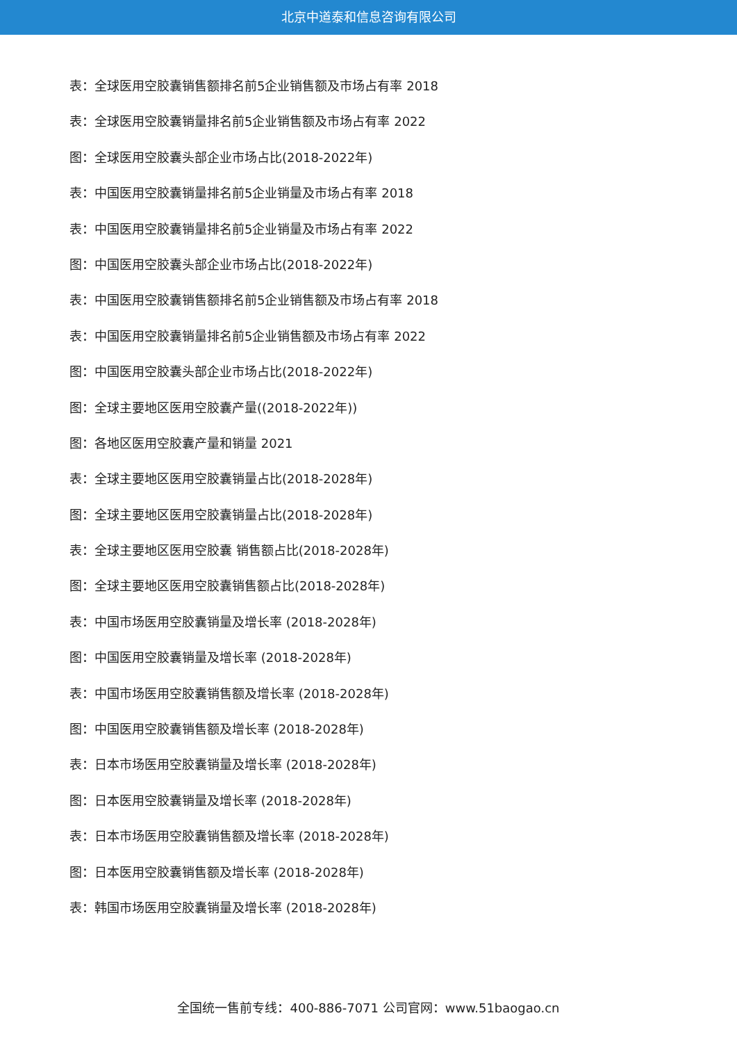北京中道泰和信息咨询有限公司
表：全球医用空胶囊销售额排名前5企业销售额及市场占有率 2018
表：全球医用空胶囊销量排名前5企业销售额及市场占有率 2022
图：全球医用空胶囊头部企业市场占比(2018-2022年)
表：中国医用空胶囊销量排名前5企业销量及市场占有率 2018
表：中国医用空胶囊销量排名前5企业销量及市场占有率 2022
图：中国医用空胶囊头部企业市场占比(2018-2022年)
表：中国医用空胶囊销售额排名前5企业销售额及市场占有率 2018
表：中国医用空胶囊销量排名前5企业销售额及市场占有率 2022
图：中国医用空胶囊头部企业市场占比(2018-2022年)
图：全球主要地区医用空胶囊产量((2018-2022年))
图：各地区医用空胶囊产量和销量 2021
表：全球主要地区医用空胶囊销量占比(2018-2028年)
图：全球主要地区医用空胶囊销量占比(2018-2028年)
表：全球主要地区医用空胶囊 销售额占比(2018-2028年)
图：全球主要地区医用空胶囊销售额占比(2018-2028年)
表：中国市场医用空胶囊销量及增长率 (2018-2028年)
图：中国医用空胶囊销量及增长率 (2018-2028年)
表：中国市场医用空胶囊销售额及增长率 (2018-2028年)
图：中国医用空胶囊销售额及增长率 (2018-2028年)
表：日本市场医用空胶囊销量及增长率 (2018-2028年)
图：日本医用空胶囊销量及增长率 (2018-2028年)
表：日本市场医用空胶囊销售额及增长率 (2018-2028年)
图：日本医用空胶囊销售额及增长率 (2018-2028年)
表：韩国市场医用空胶囊销量及增长率 (2018-2028年)
全国统一售前专线：400-886-7071 公司官网：www.51baogao.cn